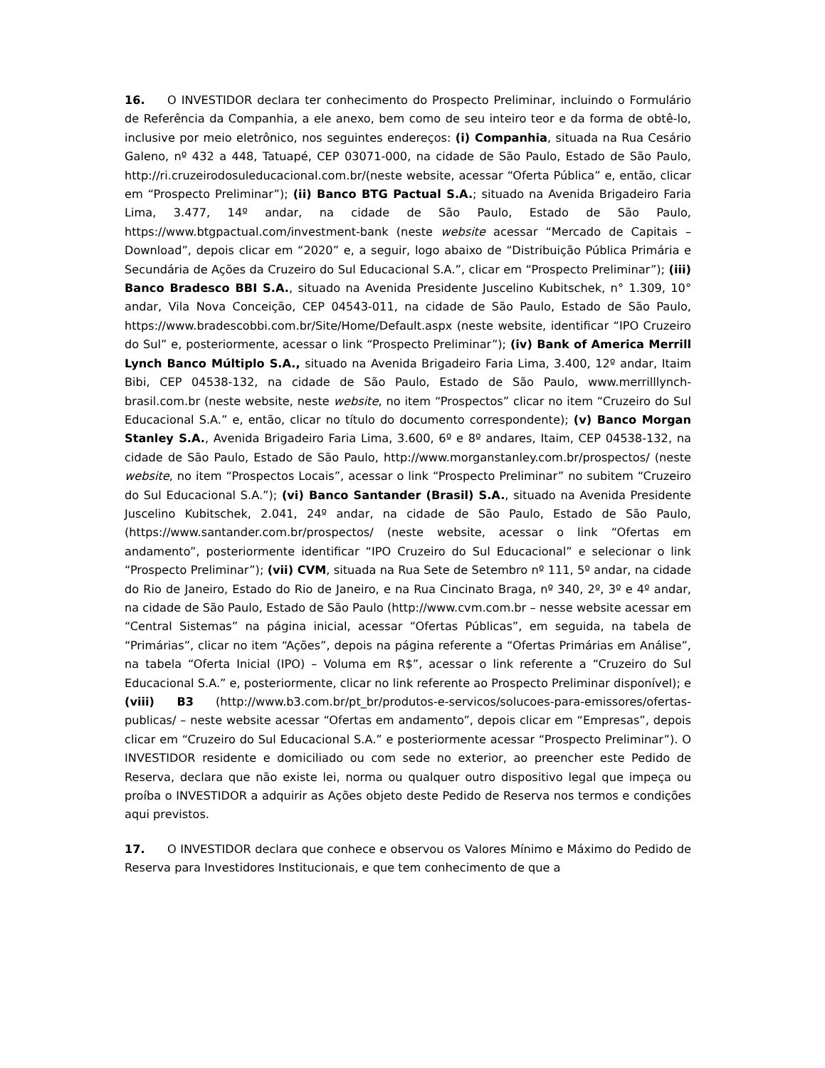16. O INVESTIDOR declara ter conhecimento do Prospecto Preliminar, incluindo o Formulário de Referência da Companhia, a ele anexo, bem como de seu inteiro teor e da forma de obtê-lo, inclusive por meio eletrônico, nos seguintes endereços: (i) Companhia, situada na Rua Cesário Galeno, nº 432 a 448, Tatuapé, CEP 03071-000, na cidade de São Paulo, Estado de São Paulo, http://ri.cruzeirodosuleducacional.com.br/(neste website, acessar “Oferta Pública” e, então, clicar em “Prospecto Preliminar”); (ii) Banco BTG Pactual S.A.; situado na Avenida Brigadeiro Faria Lima, 3.477, 14º andar, na cidade de São Paulo, Estado de São Paulo, https://www.btgpactual.com/investment-bank (neste website acessar “Mercado de Capitais – Download”, depois clicar em “2020” e, a seguir, logo abaixo de “Distribuição Pública Primária e Secundária de Ações da Cruzeiro do Sul Educacional S.A.”, clicar em “Prospecto Preliminar”); (iii) Banco Bradesco BBI S.A., situado na Avenida Presidente Juscelino Kubitschek, n° 1.309, 10° andar, Vila Nova Conceição, CEP 04543-011, na cidade de São Paulo, Estado de São Paulo, https://www.bradescobbi.com.br/Site/Home/Default.aspx (neste website, identificar “IPO Cruzeiro do Sul” e, posteriormente, acessar o link “Prospecto Preliminar”); (iv) Bank of America Merrill Lynch Banco Múltiplo S.A., situado na Avenida Brigadeiro Faria Lima, 3.400, 12º andar, Itaim Bibi, CEP 04538-132, na cidade de São Paulo, Estado de São Paulo, www.merrilllynch-brasil.com.br (neste website, neste website, no item “Prospectos” clicar no item “Cruzeiro do Sul Educacional S.A.” e, então, clicar no título do documento correspondente); (v) Banco Morgan Stanley S.A., Avenida Brigadeiro Faria Lima, 3.600, 6º e 8º andares, Itaim, CEP 04538-132, na cidade de São Paulo, Estado de São Paulo, http://www.morganstanley.com.br/prospectos/ (neste website, no item “Prospectos Locais”, acessar o link “Prospecto Preliminar” no subitem “Cruzeiro do Sul Educacional S.A.”); (vi) Banco Santander (Brasil) S.A., situado na Avenida Presidente Juscelino Kubitschek, 2.041, 24º andar, na cidade de São Paulo, Estado de São Paulo, (https://www.santander.com.br/prospectos/ (neste website, acessar o link “Ofertas em andamento”, posteriormente identificar “IPO Cruzeiro do Sul Educacional” e selecionar o link “Prospecto Preliminar”); (vii) CVM, situada na Rua Sete de Setembro nº 111, 5º andar, na cidade do Rio de Janeiro, Estado do Rio de Janeiro, e na Rua Cincinato Braga, nº 340, 2º, 3º e 4º andar, na cidade de São Paulo, Estado de São Paulo (http://www.cvm.com.br – nesse website acessar em “Central Sistemas” na página inicial, acessar “Ofertas Públicas”, em seguida, na tabela de “Primárias”, clicar no item “Ações”, depois na página referente a “Ofertas Primárias em Análise”, na tabela “Oferta Inicial (IPO) – Voluma em R$”, acessar o link referente a “Cruzeiro do Sul Educacional S.A.” e, posteriormente, clicar no link referente ao Prospecto Preliminar disponível); e (viii) B3 (http://www.b3.com.br/pt_br/produtos-e-servicos/solucoes-para-emissores/ofertas-publicas/ – neste website acessar “Ofertas em andamento”, depois clicar em “Empresas”, depois clicar em “Cruzeiro do Sul Educacional S.A.” e posteriormente acessar “Prospecto Preliminar”). O INVESTIDOR residente e domiciliado ou com sede no exterior, ao preencher este Pedido de Reserva, declara que não existe lei, norma ou qualquer outro dispositivo legal que impeça ou proíba o INVESTIDOR a adquirir as Ações objeto deste Pedido de Reserva nos termos e condições aqui previstos.
17. O INVESTIDOR declara que conhece e observou os Valores Mínimo e Máximo do Pedido de Reserva para Investidores Institucionais, e que tem conhecimento de que a